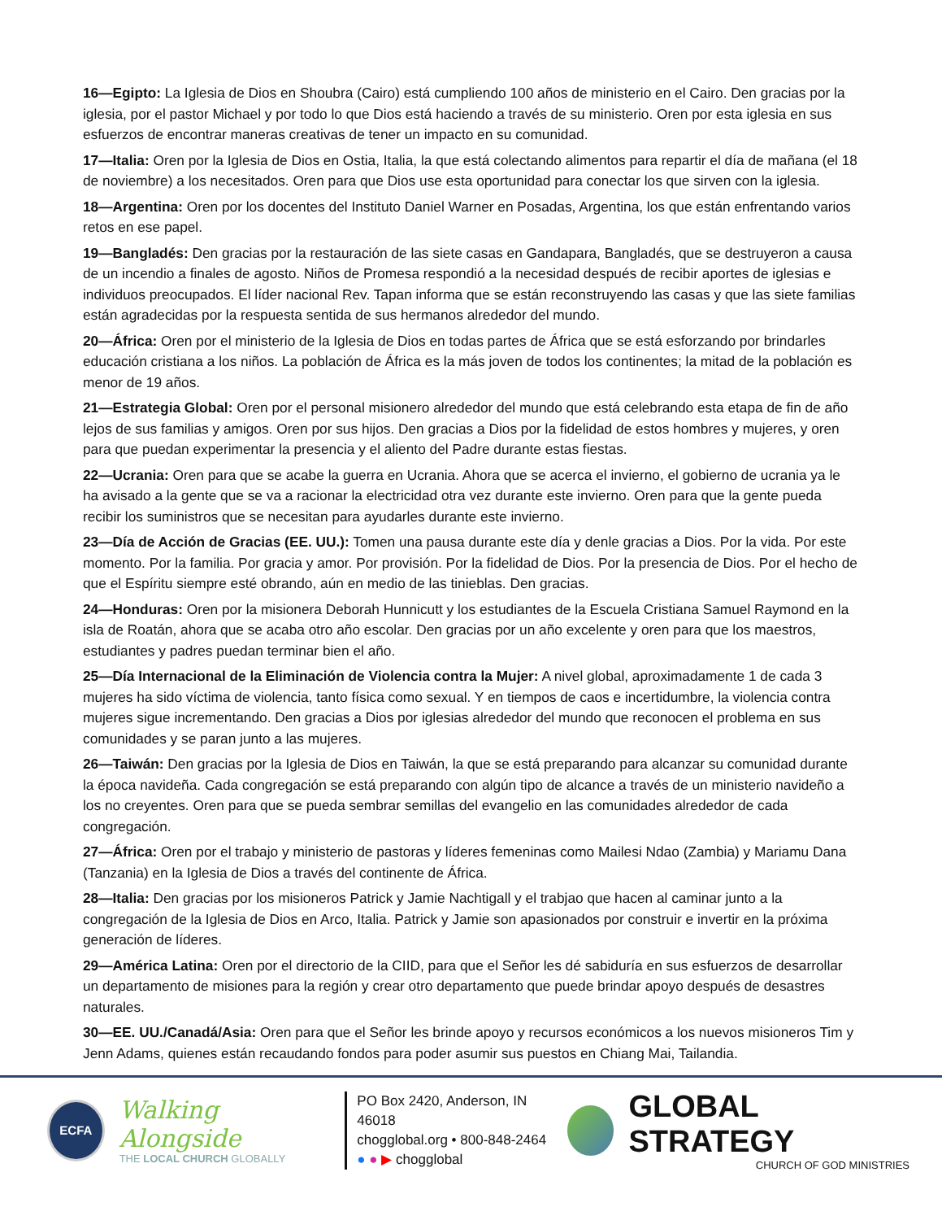16—Egipto: La Iglesia de Dios en Shoubra (Cairo) está cumpliendo 100 años de ministerio en el Cairo. Den gracias por la iglesia, por el pastor Michael y por todo lo que Dios está haciendo a través de su ministerio. Oren por esta iglesia en sus esfuerzos de encontrar maneras creativas de tener un impacto en su comunidad.
17—Italia: Oren por la Iglesia de Dios en Ostia, Italia, la que está colectando alimentos para repartir el día de mañana (el 18 de noviembre) a los necesitados. Oren para que Dios use esta oportunidad para conectar los que sirven con la iglesia.
18—Argentina: Oren por los docentes del Instituto Daniel Warner en Posadas, Argentina, los que están enfrentando varios retos en ese papel.
19—Bangladés: Den gracias por la restauración de las siete casas en Gandapara, Bangladés, que se destruyeron a causa de un incendio a finales de agosto. Niños de Promesa respondió a la necesidad después de recibir aportes de iglesias e individuos preocupados. El líder nacional Rev. Tapan informa que se están reconstruyendo las casas y que las siete familias están agradecidas por la respuesta sentida de sus hermanos alrededor del mundo.
20—África: Oren por el ministerio de la Iglesia de Dios en todas partes de África que se está esforzando por brindarles educación cristiana a los niños. La población de África es la más joven de todos los continentes; la mitad de la población es menor de 19 años.
21—Estrategia Global: Oren por el personal misionero alrededor del mundo que está celebrando esta etapa de fin de año lejos de sus familias y amigos. Oren por sus hijos. Den gracias a Dios por la fidelidad de estos hombres y mujeres, y oren para que puedan experimentar la presencia y el aliento del Padre durante estas fiestas.
22—Ucrania: Oren para que se acabe la guerra en Ucrania. Ahora que se acerca el invierno, el gobierno de ucrania ya le ha avisado a la gente que se va a racionar la electricidad otra vez durante este invierno. Oren para que la gente pueda recibir los suministros que se necesitan para ayudarles durante este invierno.
23—Día de Acción de Gracias (EE. UU.): Tomen una pausa durante este día y denle gracias a Dios. Por la vida. Por este momento. Por la familia. Por gracia y amor. Por provisión. Por la fidelidad de Dios. Por la presencia de Dios. Por el hecho de que el Espíritu siempre esté obrando, aún en medio de las tinieblas. Den gracias.
24—Honduras: Oren por la misionera Deborah Hunnicutt y los estudiantes de la Escuela Cristiana Samuel Raymond en la isla de Roatán, ahora que se acaba otro año escolar. Den gracias por un año excelente y oren para que los maestros, estudiantes y padres puedan terminar bien el año.
25—Día Internacional de la Eliminación de Violencia contra la Mujer: A nivel global, aproximadamente 1 de cada 3 mujeres ha sido víctima de violencia, tanto física como sexual. Y en tiempos de caos e incertidumbre, la violencia contra mujeres sigue incrementando. Den gracias a Dios por iglesias alrededor del mundo que reconocen el problema en sus comunidades y se paran junto a las mujeres.
26—Taiwán: Den gracias por la Iglesia de Dios en Taiwán, la que se está preparando para alcanzar su comunidad durante la época navideña. Cada congregación se está preparando con algún tipo de alcance a través de un ministerio navideño a los no creyentes. Oren para que se pueda sembrar semillas del evangelio en las comunidades alrededor de cada congregación.
27—África: Oren por el trabajo y ministerio de pastoras y líderes femeninas como Mailesi Ndao (Zambia) y Mariamu Dana (Tanzania) en la Iglesia de Dios a través del continente de África.
28—Italia: Den gracias por los misioneros Patrick y Jamie Nachtigall y el trabjao que hacen al caminar junto a la congregación de la Iglesia de Dios en Arco, Italia. Patrick y Jamie son apasionados por construir e invertir en la próxima generación de líderes.
29—América Latina: Oren por el directorio de la CIID, para que el Señor les dé sabiduría en sus esfuerzos de desarrollar un departamento de misiones para la región y crear otro departamento que puede brindar apoyo después de desastres naturales.
30—EE. UU./Canadá/Asia: Oren para que el Señor les brinde apoyo y recursos económicos a los nuevos misioneros Tim y Jenn Adams, quienes están recaudando fondos para poder asumir sus puestos en Chiang Mai, Tailandia.
ECFA
Walking Alongside
THE LOCAL CHURCH GLOBALLY
PO Box 2420, Anderson, IN 46018
chogglobal.org • 800-848-2464
● ● ▶ chogglobal
GLOBAL STRATEGY
CHURCH OF GOD MINISTRIES